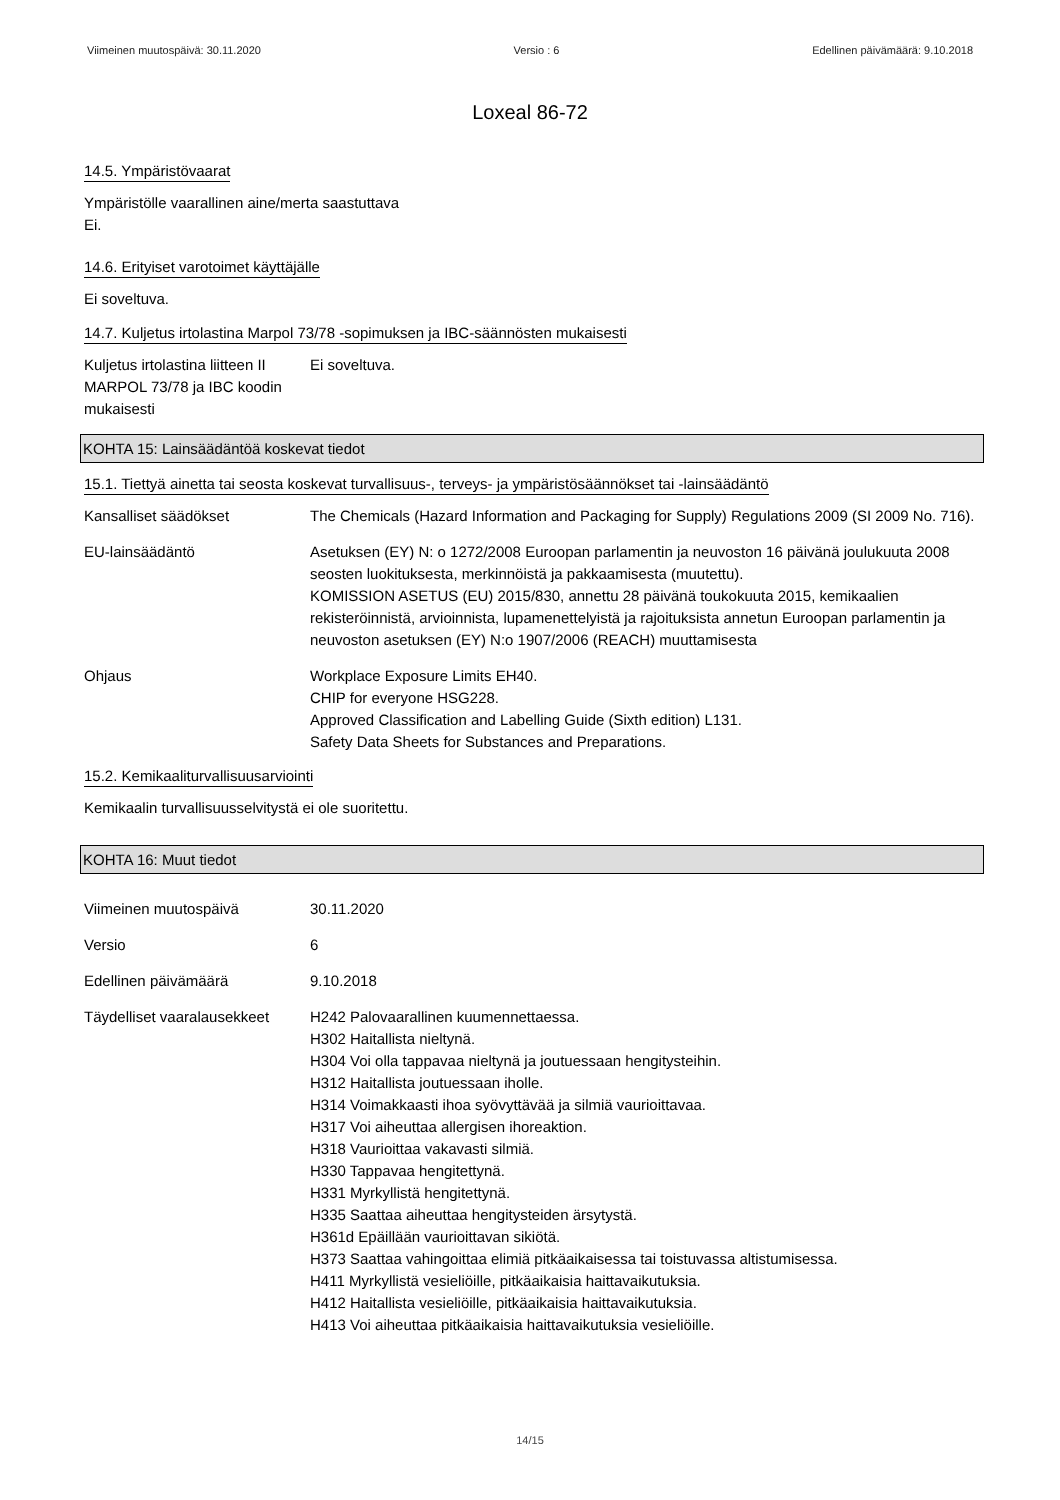Viimeinen muutospäivä: 30.11.2020 Versio : 6 Edellinen päivämäärä: 9.10.2018
Loxeal 86-72
14.5. Ympäristövaarat
Ympäristölle vaarallinen aine/merta saastuttava
Ei.
14.6. Erityiset varotoimet käyttäjälle
Ei soveltuva.
14.7. Kuljetus irtolastina Marpol 73/78 -sopimuksen ja IBC-säännösten mukaisesti
Kuljetus irtolastina liitteen II MARPOL 73/78 ja IBC koodin mukaisesti
Ei soveltuva.
KOHTA 15: Lainsäädäntöä koskevat tiedot
15.1. Tiettyä ainetta tai seosta koskevat turvallisuus-, terveys- ja ympäristösäännökset tai -lainsäädäntö
Kansalliset säädökset The Chemicals (Hazard Information and Packaging for Supply) Regulations 2009 (SI 2009 No. 716).
EU-lainsäädäntö Asetuksen (EY) N: o 1272/2008 Euroopan parlamentin ja neuvoston 16 päivänä joulukuuta 2008 seosten luokituksesta, merkinnöistä ja pakkaamisesta (muutettu).
KOMISSION ASETUS (EU) 2015/830, annettu 28 päivänä toukokuuta 2015, kemikaalien rekisteröinnistä, arvioinnista, lupamenettelyistä ja rajoituksista annetun Euroopan parlamentin ja neuvoston asetuksen (EY) N:o 1907/2006 (REACH) muuttamisesta
Ohjaus Workplace Exposure Limits EH40.
CHIP for everyone HSG228.
Approved Classification and Labelling Guide (Sixth edition) L131.
Safety Data Sheets for Substances and Preparations.
15.2. Kemikaaliturvallisuusarviointi
Kemikaalin turvallisuusselvitystä ei ole suoritettu.
KOHTA 16: Muut tiedot
Viimeinen muutospäivä 30.11.2020
Versio 6
Edellinen päivämäärä 9.10.2018
Täydelliset vaaralausekkeet
H242 Palovaarallinen kuumennettaessa.
H302 Haitallista nieltynä.
H304 Voi olla tappavaa nieltynä ja joutuessaan hengitysteihin.
H312 Haitallista joutuessaan iholle.
H314 Voimakkaasti ihoa syövyttävää ja silmiä vaurioittavaa.
H317 Voi aiheuttaa allergisen ihoreaktion.
H318 Vaurioittaa vakavasti silmiä.
H330 Tappavaa hengitettynä.
H331 Myrkyllistä hengitettynä.
H335 Saattaa aiheuttaa hengitysteiden ärsytystä.
H361d Epäillään vaurioittavan sikiötä.
H373 Saattaa vahingoittaa elimiä pitkäaikaisessa tai toistuvassa altistumisessa.
H411 Myrkyllistä vesieliöille, pitkäaikaisia haittavaikutuksia.
H412 Haitallista vesieliöille, pitkäaikaisia haittavaikutuksia.
H413 Voi aiheuttaa pitkäaikaisia haittavaikutuksia vesieliöille.
14/15